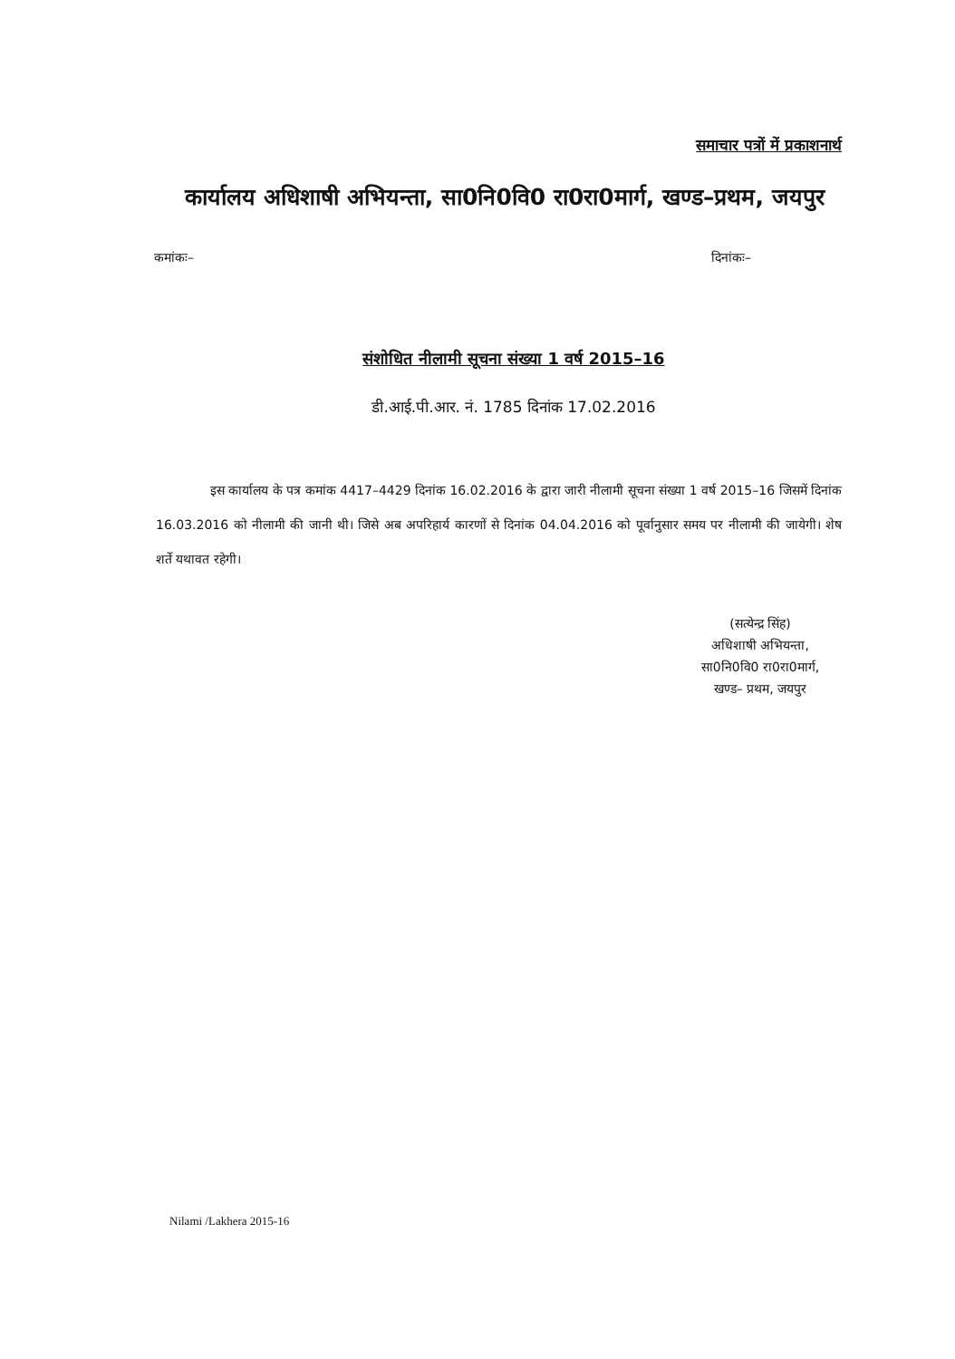समाचार पत्रों में प्रकाशनार्थ
कार्यालय अधिशाषी अभियन्ता, सा0नि0वि0 रा0रा0मार्ग, खण्ड–प्रथम, जयपुर
कमांकः– दिनांकः–
संशोधित नीलामी सूचना संख्या 1 वर्ष 2015–16
डी.आई.पी.आर. नं. 1785 दिनांक 17.02.2016
इस कार्यालय के पत्र कमांक 4417–4429 दिनांक 16.02.2016 के द्वारा जारी नीलामी सूचना संख्या 1 वर्ष 2015–16 जिसमें दिनांक 16.03.2016 को नीलामी की जानी थी। जिसे अब अपरिहार्य कारणों से दिनांक 04.04.2016 को पूर्वानुसार समय पर नीलामी की जायेगी। शेष शर्ते यथावत रहेगी।
(सत्येन्द्र सिंह)
अधिशाषी अभियन्ता,
सा0नि0वि0 रा0रा0मार्ग,
खण्ड– प्रथम, जयपुर
Nilami /Lakhera 2015-16